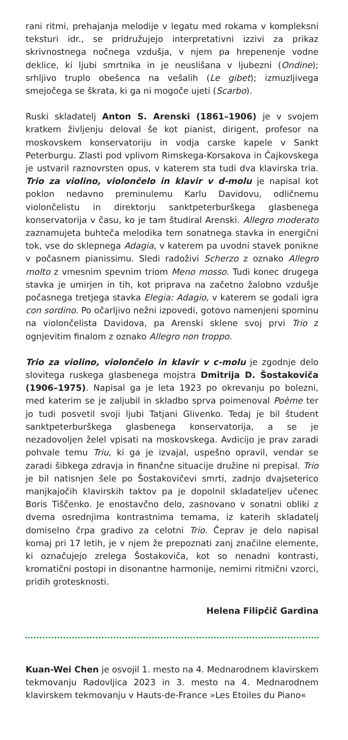rani ritmi, prehajanja melodije v legatu med rokama v kompleksni teksturi idr., se pridružujejo interpretativni izzivi za prikaz skrivnostnega nočnega vzdušja, v njem pa hrepenenje vodne deklice, ki ljubi smrtnika in je neuslišana v ljubezni (Ondine); srhljivo truplo obešenca na vešalih (Le gibet); izmuzljivega smejočega se škrata, ki ga ni mogoče ujeti (Scarbo).
Ruski skladatelj Anton S. Arenski (1861–1906) je v svojem kratkem življenju deloval še kot pianist, dirigent, profesor na moskovskem konservatoriju in vodja carske kapele v Sankt Peterburgu. Zlasti pod vplivom Rimskega-Korsakova in Čajkovskega je ustvaril raznovrsten opus, v katerem sta tudi dva klavirska tria. Trio za violino, violončelo in klavir v d-molu je napisal kot poklon nedavno preminulemu Karlu Davidovu, odličnemu violončelistu in direktorju sanktpeterburškega glasbenega konservatorija v času, ko je tam študiral Arenski. Allegro moderato zaznamujeta buhteča melodika tem sonatnega stavka in energični tok, vse do sklepnega Adagia, v katerem pa uvodni stavek ponikne v počasnem pianissimu. Sledi radoživi Scherzo z oznako Allegro molto z vmesnim spevnim triom Meno mosso. Tudi konec drugega stavka je umirjen in tih, kot priprava na začetno žalobno vzdušje počasnega tretjega stavka Elegia: Adagio, v katerem se godali igra con sordino. Po očarljivo nežni izpovedi, gotovo namenjeni spominu na violončelista Davidova, pa Arenski sklene svoj prvi Trio z ognjevitim finalom z oznako Allegro non troppo.
Trio za violino, violončelo in klavir v c-molu je zgodnje delo slovitega ruskega glasbenega mojstra Dmitrija D. Šostakoviča (1906–1975). Napisal ga je leta 1923 po okrevanju po bolezni, med katerim se je zaljubil in skladbo sprva poimenoval Poème ter jo tudi posvetil svoji ljubi Tatjani Glivenko. Tedaj je bil študent sanktpeterburškega glasbenega konservatorija, a se je nezadovoljen želel vpisati na moskovskega. Avdicijo je prav zaradi pohvale temu Triu, ki ga je izvajal, uspešno opravil, vendar se zaradi šibkega zdravja in finančne situacije družine ni prepisal. Trio je bil natisnjen šele po Šostakovičevi smrti, zadnjo dvajseterico manjkajočih klavirskih taktov pa je dopolnil skladateljev učenec Boris Tiščenko. Je enostavčno delo, zasnovano v sonatni obliki z dvema osrednjima kontrastnima temama, iz katerih skladatelj domiselno črpa gradivo za celotni Trio. Čeprav je delo napisal komaj pri 17 letih, je v njem že prepoznati zanj značilne elemente, ki označujejo zrelega Šostakoviča, kot so nenadni kontrasti, kromatični postopi in disonantne harmonije, nemirni ritmični vzorci, pridih grotesknosti.
Helena Filipčič Gardina
Kuan-Wei Chen je osvojil 1. mesto na 4. Mednarodnem klavirskem tekmovanju Radovljica 2023 in 3. mesto na 4. Mednarodnem klavirskem tekmovanju v Hauts-de-France »Les Etoiles du Piano«